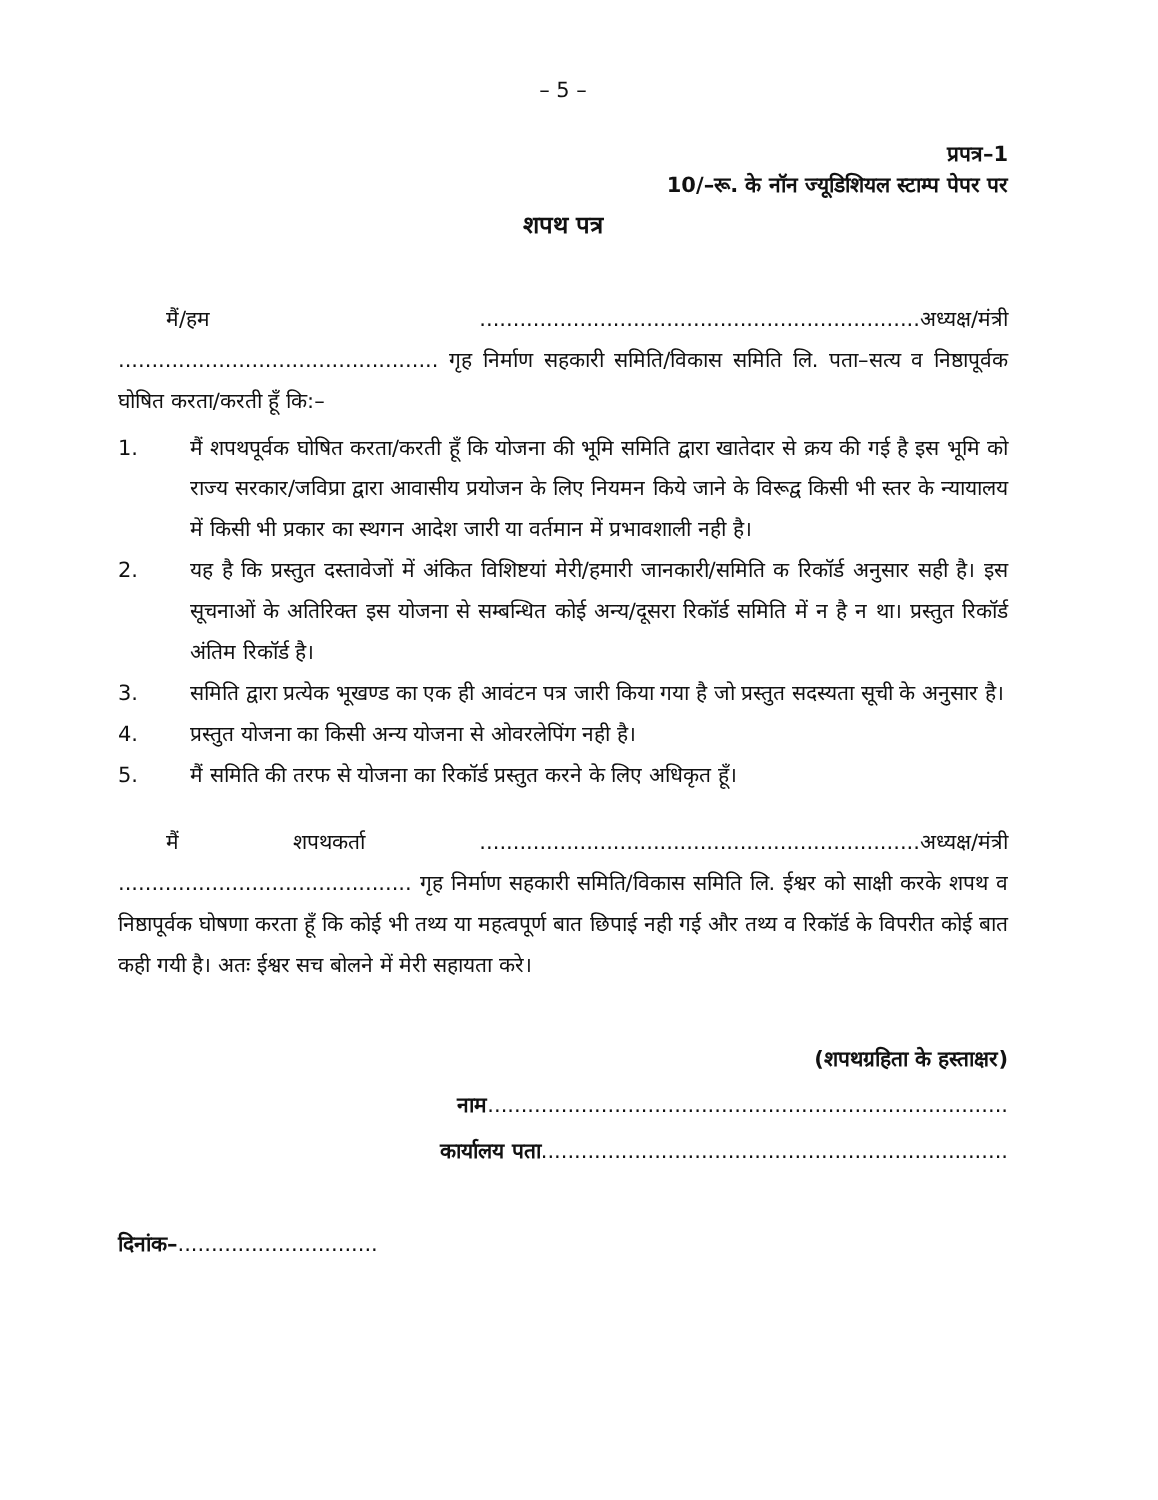– 5 –
प्रपत्र–1
10/–रू. के नॉन ज्यूडिशियल स्टाम्प पेपर पर
शपथ पत्र
मैं/हम ..................................................................अध्यक्ष/मंत्री ................................................ गृह निर्माण सहकारी समिति/विकास समिति लि. पता–सत्य व निष्ठापूर्वक घोषित करता/करती हूँ कि:–
1. मैं शपथपूर्वक घोषित करता/करती हूँ कि योजना की भूमि समिति द्वारा खातेदार से क्रय की गई है इस भूमि को राज्य सरकार/जविप्रा द्वारा आवासीय प्रयोजन के लिए नियमन किये जाने के विरूद्व किसी भी स्तर के न्यायालय में किसी भी प्रकार का स्थगन आदेश जारी या वर्तमान में प्रभावशाली नही है।
2. यह है कि प्रस्तुत दस्तावेजों में अंकित विशिष्टयां मेरी/हमारी जानकारी/समिति क रिकॉर्ड अनुसार सही है। इस सूचनाओं के अतिरिक्त इस योजना से सम्बन्धित कोई अन्य/दूसरा रिकॉर्ड समिति में न है न था। प्रस्तुत रिकॉर्ड अंतिम रिकॉर्ड है।
3. समिति द्वारा प्रत्येक भूखण्ड का एक ही आवंटन पत्र जारी किया गया है जो प्रस्तुत सदस्यता सूची के अनुसार है।
4. प्रस्तुत योजना का किसी अन्य योजना से ओवरलेपिंग नही है।
5. मैं समिति की तरफ से योजना का रिकॉर्ड प्रस्तुत करने के लिए अधिकृत हूँ।
मैं शपथकर्ता ..................................................................अध्यक्ष/मंत्री ............................................ गृह निर्माण सहकारी समिति/विकास समिति लि. ईश्वर को साक्षी करके शपथ व निष्ठापूर्वक घोषणा करता हूँ कि कोई भी तथ्य या महत्वपूर्ण बात छिपाई नही गई और तथ्य व रिकॉर्ड के विपरीत कोई बात कही गयी है। अतः ईश्वर सच बोलने में मेरी सहायता करे।
(शपथग्रहिता के हस्ताक्षर)
नाम..............................................................................
कार्यालय पता......................................................................
दिनांक–..............................